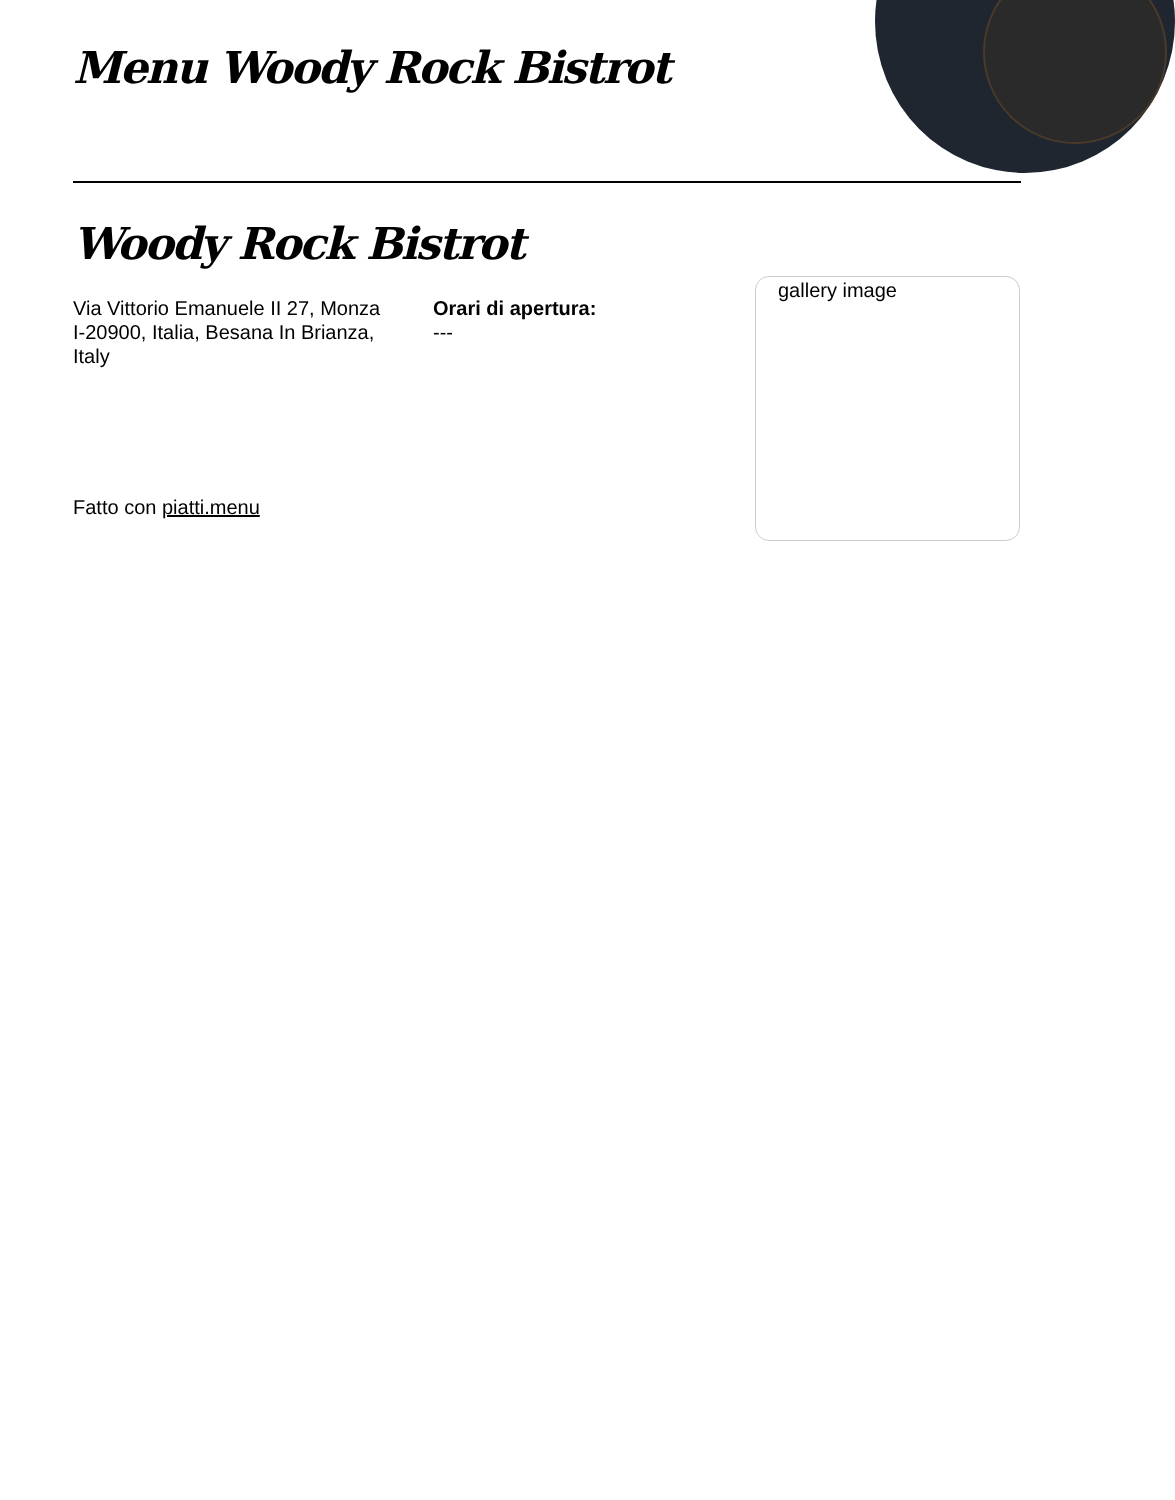Menu Woody Rock Bistrot
Woody Rock Bistrot
Via Vittorio Emanuele II 27, Monza I-20900, Italia, Besana In Brianza, Italy
Orari di apertura:
---
Fatto con piatti.menu
gallery image